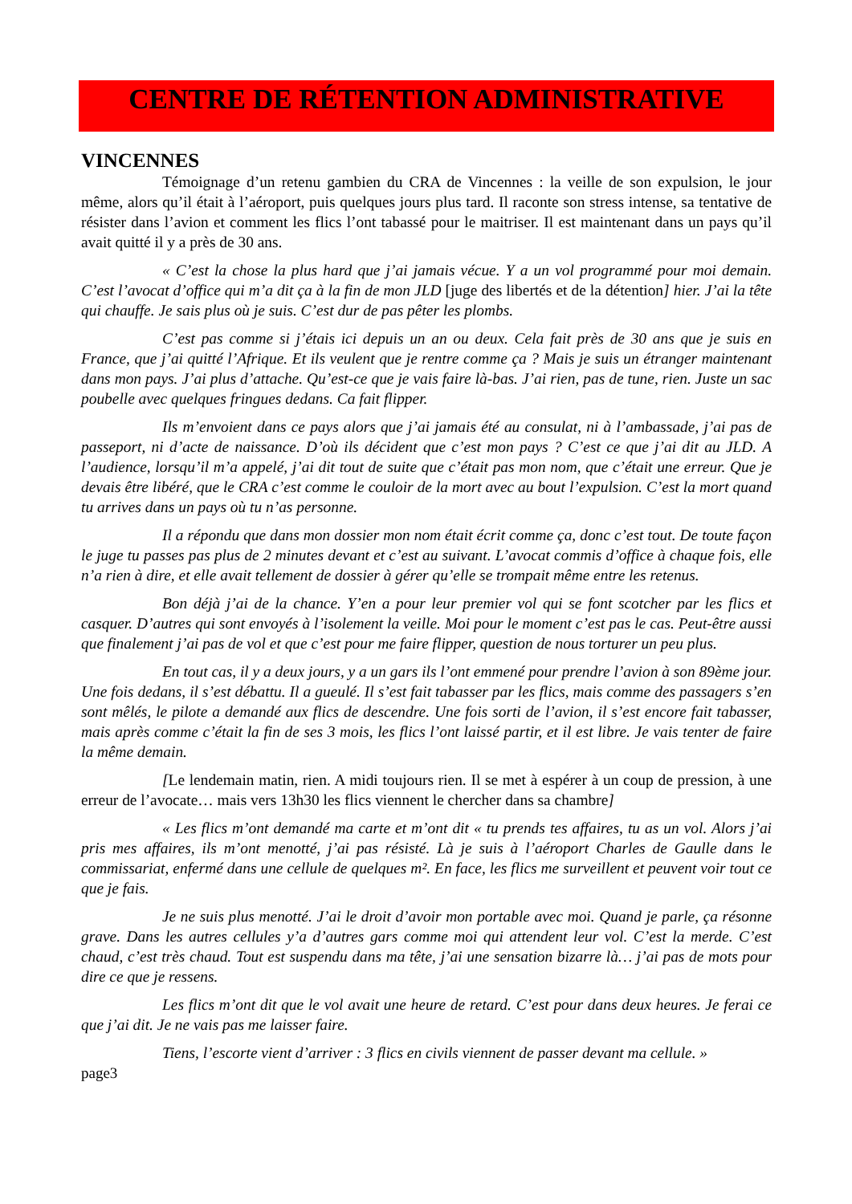CENTRE DE RÉTENTION ADMINISTRATIVE
VINCENNES
Témoignage d’un retenu gambien du CRA de Vincennes : la veille de son expulsion, le jour même, alors qu’il était à l’aéroport, puis quelques jours plus tard. Il raconte son stress intense, sa tentative de résister dans l’avion et comment les flics l’ont tabassé pour le maitriser. Il est maintenant dans un pays qu’il avait quitté il y a près de 30 ans.
« C’est la chose la plus hard que j’ai jamais vécue. Y a un vol programmé pour moi demain. C’est l’avocat d’office qui m’a dit ça à la fin de mon JLD [juge des libertés et de la détention] hier. J’ai la tête qui chauffe. Je sais plus où je suis. C’est dur de pas pêter les plombs.
C’est pas comme si j’étais ici depuis un an ou deux. Cela fait près de 30 ans que je suis en France, que j’ai quitté l’Afrique. Et ils veulent que je rentre comme ça ? Mais je suis un étranger maintenant dans mon pays. J’ai plus d’attache. Qu’est-ce que je vais faire là-bas. J’ai rien, pas de tune, rien. Juste un sac poubelle avec quelques fringues dedans. Ca fait flipper.
Ils m’envoient dans ce pays alors que j’ai jamais été au consulat, ni à l’ambassade, j’ai pas de passeport, ni d’acte de naissance. D’où ils décident que c’est mon pays ? C’est ce que j’ai dit au JLD. A l’audience, lorsqu’il m’a appelé, j’ai dit tout de suite que c’était pas mon nom, que c’était une erreur. Que je devais être libéré, que le CRA c’est comme le couloir de la mort avec au bout l’expulsion. C’est la mort quand tu arrives dans un pays où tu n’as personne.
Il a répondu que dans mon dossier mon nom était écrit comme ça, donc c’est tout. De toute façon le juge tu passes pas plus de 2 minutes devant et c’est au suivant. L’avocat commis d’office à chaque fois, elle n’a rien à dire, et elle avait tellement de dossier à gérer qu’elle se trompait même entre les retenus.
Bon déjà j’ai de la chance. Y’en a pour leur premier vol qui se font scotcher par les flics et casquer. D’autres qui sont envoyés à l’isolement la veille. Moi pour le moment c’est pas le cas. Peut-être aussi que finalement j’ai pas de vol et que c’est pour me faire flipper, question de nous torturer un peu plus.
En tout cas, il y a deux jours, y a un gars ils l’ont emmené pour prendre l’avion à son 89ème jour. Une fois dedans, il s’est débattu. Il a gueulé. Il s’est fait tabasser par les flics, mais comme des passagers s’en sont mêlés, le pilote a demandé aux flics de descendre. Une fois sorti de l’avion, il s’est encore fait tabasser, mais après comme c’était la fin de ses 3 mois, les flics l’ont laissé partir, et il est libre. Je vais tenter de faire la même demain.
[Le lendemain matin, rien. A midi toujours rien. Il se met à espérer à un coup de pression, à une erreur de l’avocate… mais vers 13h30 les flics viennent le chercher dans sa chambre]
« Les flics m’ont demandé ma carte et m’ont dit « tu prends tes affaires, tu as un vol. Alors j’ai pris mes affaires, ils m’ont menotté, j’ai pas résisté. Là je suis à l’aéroport Charles de Gaulle dans le commissariat, enfermé dans une cellule de quelques m². En face, les flics me surveillent et peuvent voir tout ce que je fais.
Je ne suis plus menotté. J’ai le droit d’avoir mon portable avec moi. Quand je parle, ça résonne grave. Dans les autres cellules y’a d’autres gars comme moi qui attendent leur vol. C’est la merde. C’est chaud, c’est très chaud. Tout est suspendu dans ma tête, j’ai une sensation bizarre là… j’ai pas de mots pour dire ce que je ressens.
Les flics m’ont dit que le vol avait une heure de retard. C’est pour dans deux heures. Je ferai ce que j’ai dit. Je ne vais pas me laisser faire.
Tiens, l’escorte vient d’arriver : 3 flics en civils viennent de passer devant ma cellule. »
page3